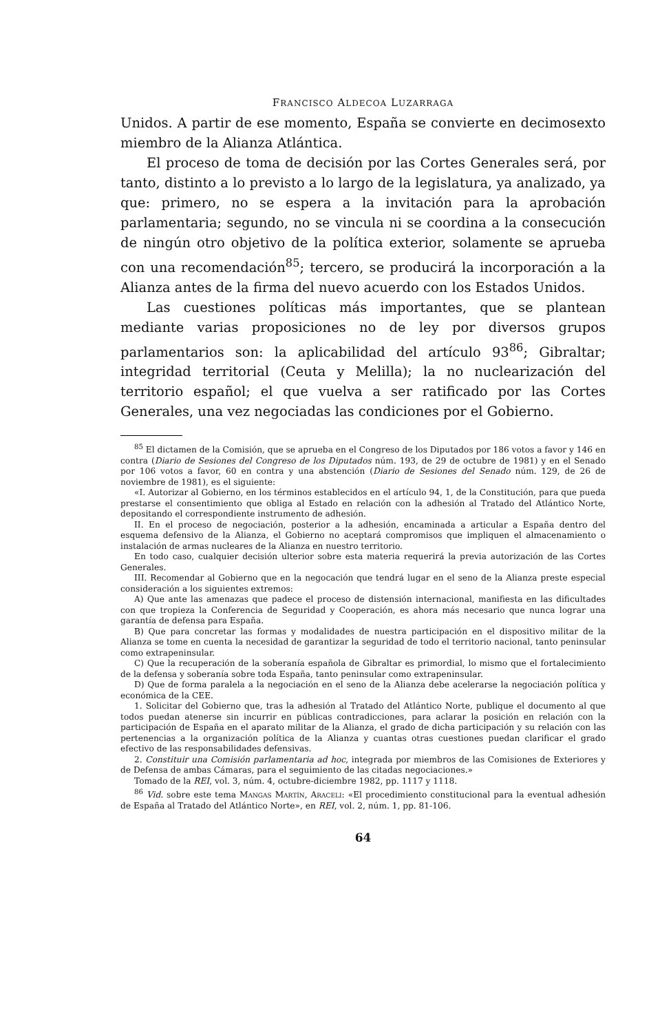FRANCISCO ALDECOA LUZARRAGA
Unidos. A partir de ese momento, España se convierte en decimosexto miembro de la Alianza Atlántica.
El proceso de toma de decisión por las Cortes Generales será, por tanto, distinto a lo previsto a lo largo de la legislatura, ya analizado, ya que: primero, no se espera a la invitación para la aprobación parlamentaria; segundo, no se vincula ni se coordina a la consecución de ningún otro objetivo de la política exterior, solamente se aprueba con una recomendación<sup>85</sup>; tercero, se producirá la incorporación a la Alianza antes de la firma del nuevo acuerdo con los Estados Unidos.
Las cuestiones políticas más importantes, que se plantean mediante varias proposiciones no de ley por diversos grupos parlamentarios son: la aplicabilidad del artículo 93<sup>86</sup>; Gibraltar; integridad territorial (Ceuta y Melilla); la no nuclearización del territorio español; el que vuelva a ser ratificado por las Cortes Generales, una vez negociadas las condiciones por el Gobierno.
<sup>85</sup> El dictamen de la Comisión, que se aprueba en el Congreso de los Diputados por 186 votos a favor y 146 en contra (Diario de Sesiones del Congreso de los Diputados núm. 193, de 29 de octubre de 1981) y en el Senado por 106 votos a favor, 60 en contra y una abstención (Diario de Sesiones del Senado núm. 129, de 26 de noviembre de 1981), es el siguiente:
«I. Autorizar al Gobierno, en los términos establecidos en el artículo 94, 1, de la Constitución, para que pueda prestarse el consentimiento que obliga al Estado en relación con la adhesión al Tratado del Atlántico Norte, depositando el correspondiente instrumento de adhesión.
II. En el proceso de negociación, posterior a la adhesión, encaminada a articular a España dentro del esquema defensivo de la Alianza, el Gobierno no aceptará compromisos que impliquen el almacenamiento o instalación de armas nucleares de la Alianza en nuestro territorio.
En todo caso, cualquier decisión ulterior sobre esta materia requerirá la previa autorización de las Cortes Generales.
III. Recomendar al Gobierno que en la negocación que tendrá lugar en el seno de la Alianza preste especial consideración a los siguientes extremos:
A) Que ante las amenazas que padece el proceso de distensión internacional, manifiesta en las dificultades con que tropieza la Conferencia de Seguridad y Cooperación, es ahora más necesario que nunca lograr una garantía de defensa para España.
B) Que para concretar las formas y modalidades de nuestra participación en el dispositivo militar de la Alianza se tome en cuenta la necesidad de garantizar la seguridad de todo el territorio nacional, tanto peninsular como extrapeninsular.
C) Que la recuperación de la soberanía española de Gibraltar es primordial, lo mismo que el fortalecimiento de la defensa y soberanía sobre toda España, tanto peninsular como extrapeninsular.
D) Que de forma paralela a la negociación en el seno de la Alianza debe acelerarse la negociación política y económica de la CEE.
1. Solicitar del Gobierno que, tras la adhesión al Tratado del Atlántico Norte, publique el documento al que todos puedan atenerse sin incurrir en públicas contradicciones, para aclarar la posición en relación con la participación de España en el aparato militar de la Alianza, el grado de dicha participación y su relación con las pertenencias a la organización política de la Alianza y cuantas otras cuestiones puedan clarificar el grado efectivo de las responsabilidades defensivas.
2. Constituir una Comisión parlamentaria ad hoc, integrada por miembros de las Comisiones de Exteriores y de Defensa de ambas Cámaras, para el seguimiento de las citadas negociaciones.»
Tomado de la REI, vol. 3, núm. 4, octubre-diciembre 1982, pp. 1117 y 1118.
<sup>86</sup> Vid. sobre este tema Mangas Martín, Araceli: «El procedimiento constitucional para la eventual adhesión de España al Tratado del Atlántico Norte», en REI, vol. 2, núm. 1, pp. 81-106.
64